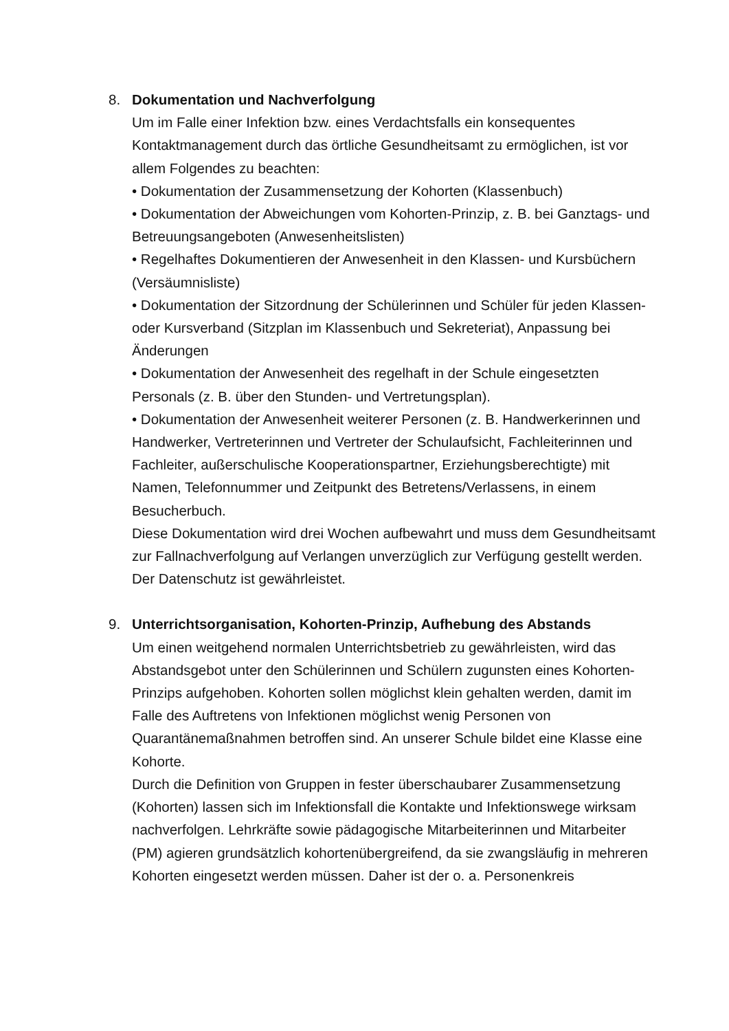8. Dokumentation und Nachverfolgung
Um im Falle einer Infektion bzw. eines Verdachtsfalls ein konsequentes Kontaktmanagement durch das örtliche Gesundheitsamt zu ermöglichen, ist vor allem Folgendes zu beachten:
• Dokumentation der Zusammensetzung der Kohorten (Klassenbuch)
• Dokumentation der Abweichungen vom Kohorten-Prinzip, z. B. bei Ganztags- und Betreuungsangeboten (Anwesenheitslisten)
• Regelhaftes Dokumentieren der Anwesenheit in den Klassen- und Kursbüchern (Versäumnisliste)
• Dokumentation der Sitzordnung der Schülerinnen und Schüler für jeden Klassen- oder Kursverband (Sitzplan im Klassenbuch und Sekreteriat), Anpassung bei Änderungen
• Dokumentation der Anwesenheit des regelhaft in der Schule eingesetzten Personals (z. B. über den Stunden- und Vertretungsplan).
• Dokumentation der Anwesenheit weiterer Personen (z. B. Handwerkerinnen und Handwerker, Vertreterinnen und Vertreter der Schulaufsicht, Fachleiterinnen und Fachleiter, außerschulische Kooperationspartner, Erziehungsberechtigte) mit Namen, Telefonnummer und Zeitpunkt des Betretens/Verlassens, in einem Besucherbuch.
Diese Dokumentation wird drei Wochen aufbewahrt und muss dem Gesundheitsamt zur Fallnachverfolgung auf Verlangen unverzüglich zur Verfügung gestellt werden.
Der Datenschutz ist gewährleistet.
9. Unterrichtsorganisation, Kohorten-Prinzip, Aufhebung des Abstands
Um einen weitgehend normalen Unterrichtsbetrieb zu gewährleisten, wird das Abstandsgebot unter den Schülerinnen und Schülern zugunsten eines Kohorten-Prinzips aufgehoben. Kohorten sollen möglichst klein gehalten werden, damit im Falle des Auftretens von Infektionen möglichst wenig Personen von Quarantänemaßnahmen betroffen sind. An unserer Schule bildet eine Klasse eine Kohorte.
Durch die Definition von Gruppen in fester überschaubarer Zusammensetzung (Kohorten) lassen sich im Infektionsfall die Kontakte und Infektionswege wirksam nachverfolgen. Lehrkräfte sowie pädagogische Mitarbeiterinnen und Mitarbeiter (PM) agieren grundsätzlich kohortenübergreifend, da sie zwangsläufig in mehreren Kohorten eingesetzt werden müssen. Daher ist der o. a. Personenkreis